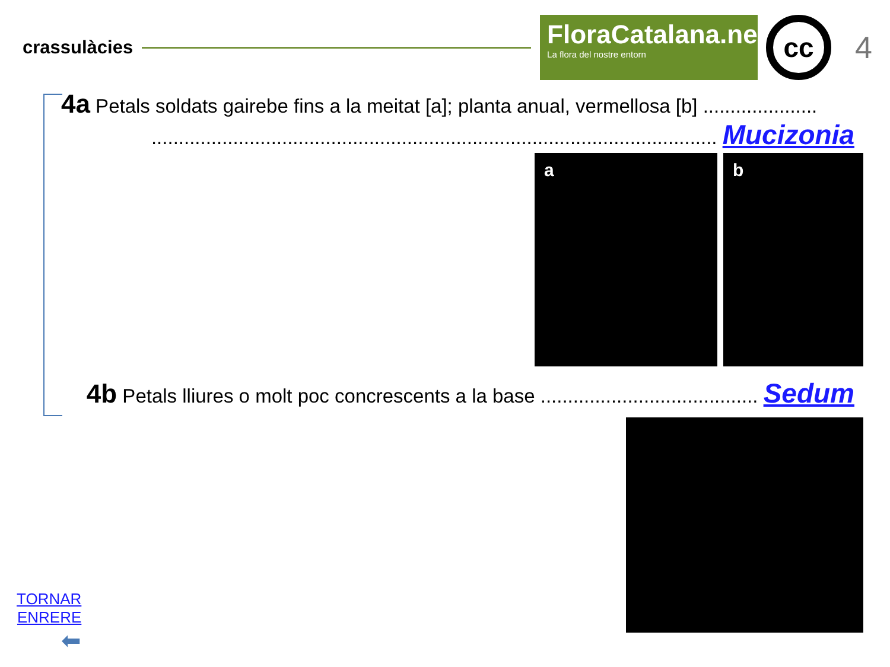crassulàcies
FloraCatalana.net
La flora del nostre entorn
cc
4
4a Petals soldats gairebe fins a la meitat [a]; planta anual, vermellosa [b] .....................
........................................................................................................ Mucizonia
a b
4b Petals lliures o molt poc concrescents a la base ........................................ Sedum
TORNAR
ENRERE
⬅